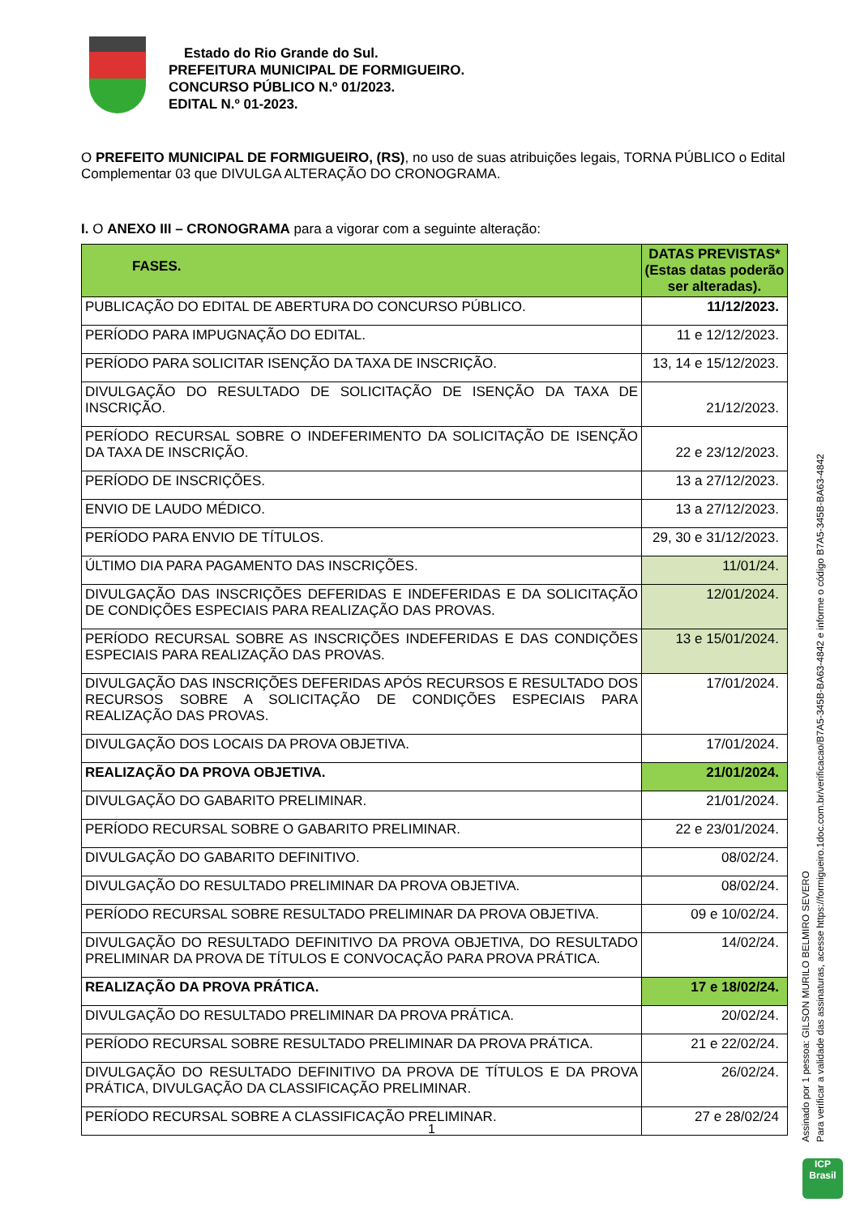Estado do Rio Grande do Sul.
PREFEITURA MUNICIPAL DE FORMIGUEIRO.
CONCURSO PÚBLICO N.º 01/2023.
EDITAL N.º 01-2023.
O PREFEITO MUNICIPAL DE FORMIGUEIRO, (RS), no uso de suas atribuições legais, TORNA PÚBLICO o Edital Complementar 03 que DIVULGA ALTERAÇÃO DO CRONOGRAMA.
I. O ANEXO III – CRONOGRAMA para a vigorar com a seguinte alteração:
| FASES. | DATAS PREVISTAS* (Estas datas poderão ser alteradas). |
| --- | --- |
| PUBLICAÇÃO DO EDITAL DE ABERTURA DO CONCURSO PÚBLICO. | 11/12/2023. |
| PERÍODO PARA IMPUGNAÇÃO DO EDITAL. | 11 e 12/12/2023. |
| PERÍODO PARA SOLICITAR ISENÇÃO DA TAXA DE INSCRIÇÃO. | 13, 14 e 15/12/2023. |
| DIVULGAÇÃO DO RESULTADO DE SOLICITAÇÃO DE ISENÇÃO DA TAXA DE INSCRIÇÃO. | 21/12/2023. |
| PERÍODO RECURSAL SOBRE O INDEFERIMENTO DA SOLICITAÇÃO DE ISENÇÃO DA TAXA DE INSCRIÇÃO. | 22 e 23/12/2023. |
| PERÍODO DE INSCRIÇÕES. | 13 a 27/12/2023. |
| ENVIO DE LAUDO MÉDICO. | 13 a 27/12/2023. |
| PERÍODO PARA ENVIO DE TÍTULOS. | 29, 30 e 31/12/2023. |
| ÚLTIMO DIA PARA PAGAMENTO DAS INSCRIÇÕES. | 11/01/24. |
| DIVULGAÇÃO DAS INSCRIÇÕES DEFERIDAS E INDEFERIDAS E DA SOLICITAÇÃO DE CONDIÇÕES ESPECIAIS PARA REALIZAÇÃO DAS PROVAS. | 12/01/2024. |
| PERÍODO RECURSAL SOBRE AS INSCRIÇÕES INDEFERIDAS E DAS CONDIÇÕES ESPECIAIS PARA REALIZAÇÃO DAS PROVAS. | 13 e 15/01/2024. |
| DIVULGAÇÃO DAS INSCRIÇÕES DEFERIDAS APÓS RECURSOS E RESULTADO DOS RECURSOS SOBRE A SOLICITAÇÃO DE CONDIÇÕES ESPECIAIS PARA REALIZAÇÃO DAS PROVAS. | 17/01/2024. |
| DIVULGAÇÃO DOS LOCAIS DA PROVA OBJETIVA. | 17/01/2024. |
| REALIZAÇÃO DA PROVA OBJETIVA. | 21/01/2024. |
| DIVULGAÇÃO DO GABARITO PRELIMINAR. | 21/01/2024. |
| PERÍODO RECURSAL SOBRE O GABARITO PRELIMINAR. | 22 e 23/01/2024. |
| DIVULGAÇÃO DO GABARITO DEFINITIVO. | 08/02/24. |
| DIVULGAÇÃO DO RESULTADO PRELIMINAR DA PROVA OBJETIVA. | 08/02/24. |
| PERÍODO RECURSAL SOBRE RESULTADO PRELIMINAR DA PROVA OBJETIVA. | 09 e 10/02/24. |
| DIVULGAÇÃO DO RESULTADO DEFINITIVO DA PROVA OBJETIVA, DO RESULTADO PRELIMINAR DA PROVA DE TÍTULOS E CONVOCAÇÃO PARA PROVA PRÁTICA. | 14/02/24. |
| REALIZAÇÃO DA PROVA PRÁTICA. | 17 e 18/02/24. |
| DIVULGAÇÃO DO RESULTADO PRELIMINAR DA PROVA PRÁTICA. | 20/02/24. |
| PERÍODO RECURSAL SOBRE RESULTADO PRELIMINAR DA PROVA PRÁTICA. | 21 e 22/02/24. |
| DIVULGAÇÃO DO RESULTADO DEFINITIVO DA PROVA DE TÍTULOS E DA PROVA PRÁTICA, DIVULGAÇÃO DA CLASSIFICAÇÃO PRELIMINAR. | 26/02/24. |
| PERÍODO RECURSAL SOBRE A CLASSIFICAÇÃO PRELIMINAR. | 27 e 28/02/24 |
1
Assinado por 1 pessoa: GILSON MURILO BELMIRO SEVERO
Para verificar a validade das assinaturas, acesse https://formigueiro.1doc.com.br/verificacao/B7A5-345B-BA63-4842 e informe o código B7A5-345B-BA63-4842
ICP
Brasil